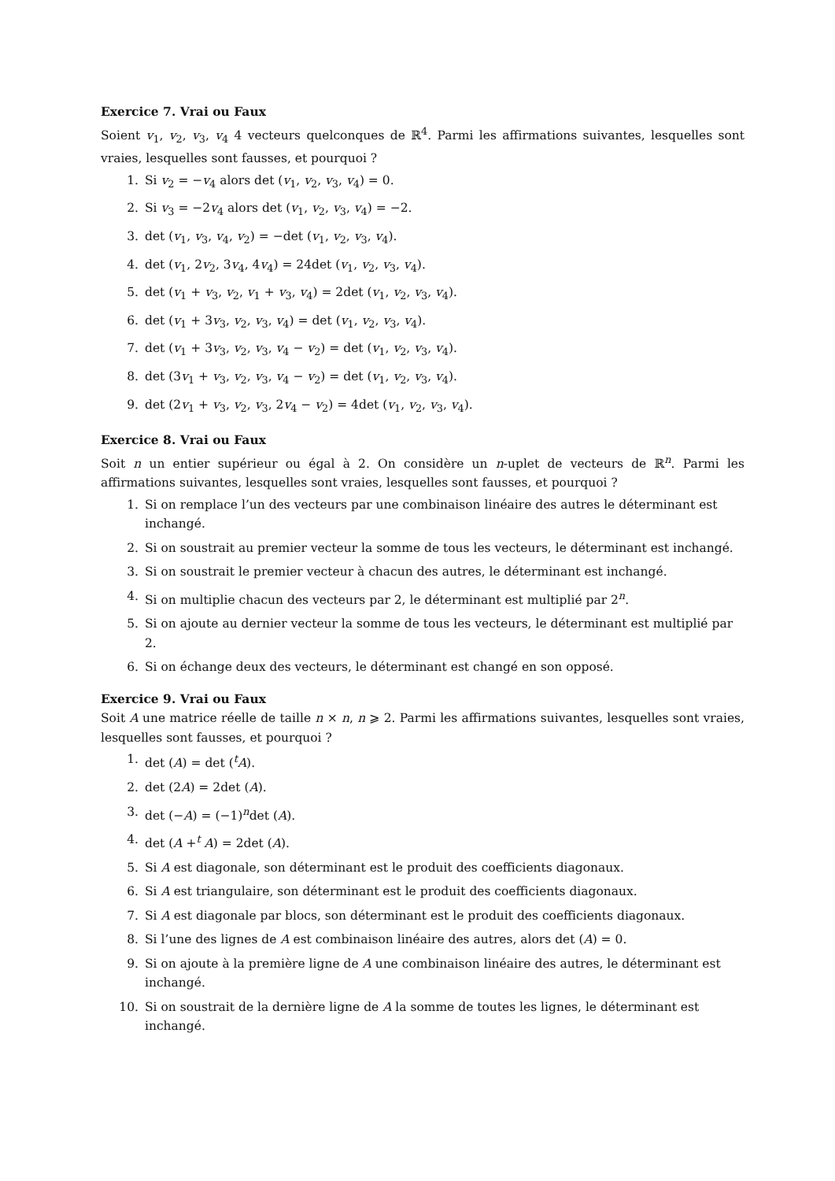Exercice 7. Vrai ou Faux
Soient v<sub>1</sub>, v<sub>2</sub>, v<sub>3</sub>, v<sub>4</sub> 4 vecteurs quelconques de ℝ<sup>4</sup>. Parmi les affirmations suivantes, lesquelles sont vraies, lesquelles sont fausses, et pourquoi ?
1. Si v<sub>2</sub> = −v<sub>4</sub> alors det (v<sub>1</sub>, v<sub>2</sub>, v<sub>3</sub>, v<sub>4</sub>) = 0.
2. Si v<sub>3</sub> = −2v<sub>4</sub> alors det (v<sub>1</sub>, v<sub>2</sub>, v<sub>3</sub>, v<sub>4</sub>) = −2.
3. det (v<sub>1</sub>, v<sub>3</sub>, v<sub>4</sub>, v<sub>2</sub>) = −det (v<sub>1</sub>, v<sub>2</sub>, v<sub>3</sub>, v<sub>4</sub>).
4. det (v<sub>1</sub>, 2v<sub>2</sub>, 3v<sub>4</sub>, 4v<sub>4</sub>) = 24det (v<sub>1</sub>, v<sub>2</sub>, v<sub>3</sub>, v<sub>4</sub>).
5. det (v<sub>1</sub> + v<sub>3</sub>, v<sub>2</sub>, v<sub>1</sub> + v<sub>3</sub>, v<sub>4</sub>) = 2det (v<sub>1</sub>, v<sub>2</sub>, v<sub>3</sub>, v<sub>4</sub>).
6. det (v<sub>1</sub> + 3v<sub>3</sub>, v<sub>2</sub>, v<sub>3</sub>, v<sub>4</sub>) = det (v<sub>1</sub>, v<sub>2</sub>, v<sub>3</sub>, v<sub>4</sub>).
7. det (v<sub>1</sub> + 3v<sub>3</sub>, v<sub>2</sub>, v<sub>3</sub>, v<sub>4</sub> − v<sub>2</sub>) = det (v<sub>1</sub>, v<sub>2</sub>, v<sub>3</sub>, v<sub>4</sub>).
8. det (3v<sub>1</sub> + v<sub>3</sub>, v<sub>2</sub>, v<sub>3</sub>, v<sub>4</sub> − v<sub>2</sub>) = det (v<sub>1</sub>, v<sub>2</sub>, v<sub>3</sub>, v<sub>4</sub>).
9. det (2v<sub>1</sub> + v<sub>3</sub>, v<sub>2</sub>, v<sub>3</sub>, 2v<sub>4</sub> − v<sub>2</sub>) = 4det (v<sub>1</sub>, v<sub>2</sub>, v<sub>3</sub>, v<sub>4</sub>).
Exercice 8. Vrai ou Faux
Soit n un entier supérieur ou égal à 2. On considère un n-uplet de vecteurs de ℝ<sup>n</sup>. Parmi les affirmations suivantes, lesquelles sont vraies, lesquelles sont fausses, et pourquoi ?
1. Si on remplace l’un des vecteurs par une combinaison linéaire des autres le déterminant est inchangé.
2. Si on soustrait au premier vecteur la somme de tous les vecteurs, le déterminant est inchangé.
3. Si on soustrait le premier vecteur à chacun des autres, le déterminant est inchangé.
4. Si on multiplie chacun des vecteurs par 2, le déterminant est multiplié par 2<sup>n</sup>.
5. Si on ajoute au dernier vecteur la somme de tous les vecteurs, le déterminant est multiplié par 2.
6. Si on échange deux des vecteurs, le déterminant est changé en son opposé.
Exercice 9. Vrai ou Faux
Soit A une matrice réelle de taille n × n, n ⩾ 2. Parmi les affirmations suivantes, lesquelles sont vraies, lesquelles sont fausses, et pourquoi ?
1. det (A) = det (<sup>t</sup>A).
2. det (2A) = 2det (A).
3. det (−A) = (−1)<sup>n</sup>det (A).
4. det (A +<sup>t</sup> A) = 2det (A).
5. Si A est diagonale, son déterminant est le produit des coefficients diagonaux.
6. Si A est triangulaire, son déterminant est le produit des coefficients diagonaux.
7. Si A est diagonale par blocs, son déterminant est le produit des coefficients diagonaux.
8. Si l’une des lignes de A est combinaison linéaire des autres, alors det (A) = 0.
9. Si on ajoute à la première ligne de A une combinaison linéaire des autres, le déterminant est inchangé.
10. Si on soustrait de la dernière ligne de A la somme de toutes les lignes, le déterminant est inchangé.